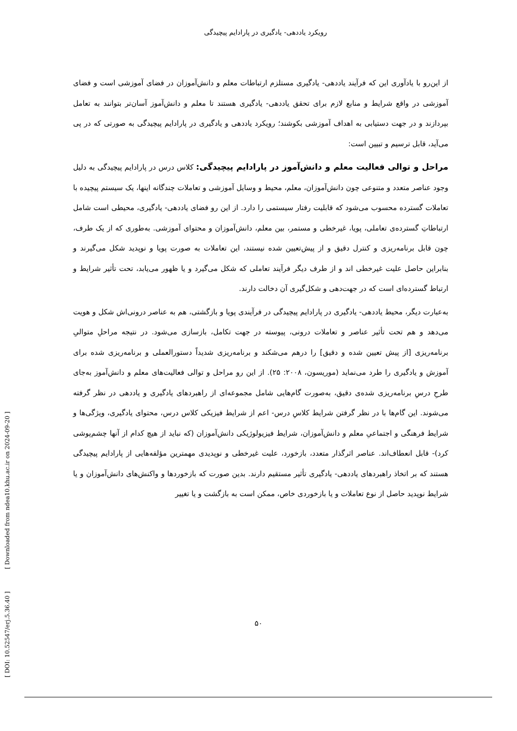رویکرد یاددهی- یادگیری در پارادایم پیچیدگی
از این‌رو با یادآوری این که فرآیند یاددهی- یادگیری مستلزم ارتباطات معلم و دانش‌آموزان در فضای آموزشی است و فضای آموزشی در واقع شرایط و منابع لازم برای تحقق یاددهی- یادگیری هستند تا معلم و دانش‌آموز آسان‌تر بتوانند به تعامل بپردازند و در جهت دستیابی به اهداف آموزشی بکوشند؛ رویکرد یاددهی و یادگیری در پارادایم پیچیدگی به صورتی که در پی می‌آید، قابل ترسیم و تبیین است:
مراحل و توالی فعالیت معلم و دانش‌آموز در پارادایم پیچیدگی: کلاس درس در پارادایم پیچیدگی به دلیل وجود عناصر متعدد و متنوعی چون دانش‌آموزان، معلم، محیط و وسایل آموزشی و تعاملات چندگانه اینها، یک سیستم پیچیده با تعاملات گسترده محسوب می‌شود که قابلیت رفتار سیستمی را دارد. از این رو فضای یاددهی- یادگیری، محیطی است شامل ارتباطاتِ گسترده‌ی تعاملی، پویا، غیرخطی و مستمر، بین معلم، دانش‌آموزان و محتوای آموزشی. به‌طوری که از یک طرف، چون قابل برنامه‌ریزی و کنترل دقیق و از پیش‌تعیین شده نیستند، این تعاملات به صورت پویا و نوپدید شکل می‌گیرند و بنابراین حاصل علیت غیرخطی اند و از طرف دیگر فرآیند تعاملی که شکل می‌گیرد و یا ظهور می‌یابد، تحت تأثیر شرایط و ارتباط گسترده‌ای است که در جهت‌دهی و شکل‌گیری آن دخالت دارند.
به‌عبارت دیگر، محیط یاددهی- یادگیری در پارادایم پیچیدگی در فرآیندی پویا و بازگشتی، هم به عناصر درونی‌اش شکل و هویت می‌دهد و هم تحت تأثیر عناصر و تعاملات درونی، پیوسته در جهت تکامل، بازسازی می‌شود. در نتیجه مراحلِ متوالیِ برنامه‌ریزی [از پیش تعیین شده و دقیق] را درهم می‌شکند و برنامه‌ریزی شدیداً دستورالعملی و برنامه‌ریزی شده برای آموزش و یادگیری را طرد می‌نماید (موریسون، ۲۰۰۸: ۲۵). از این رو مراحل و توالی فعالیت‌های معلم و دانش‌آموز به‌جای طرحِ درسِ برنامه‌ریزی شده‌ی دقیق، به‌صورت گام‌هایی شامل مجموعه‌ای از راهبردهای یادگیری و یاددهی در نظر گرفته می‌شوند. این گام‌ها با در نظر گرفتن شرایط کلاسِ درس- اعم از شرایط فیزیکی کلاس درس، محتوای یادگیری، ویژگی‌ها و شرایط فرهنگی و اجتماعیِ معلم و دانش‌آموزان، شرایط فیزیولوژیکی دانش‌آموزان (که نباید از هیچ کدام از آنها چشم‌پوشی کرد)- قابل انعطاف‌اند. عناصر اثرگذار متعدد، بازخورد، علیت غیرخطی و نوپدیدی مهمترین مؤلفه‌هایی از پارادایم پیچیدگی هستند که بر اتخاذ راهبردهای یاددهی- یادگیری تأثیر مستقیم دارند. بدین صورت که بازخوردها و واکنش‌های دانش‌آموزان و یا شرایط نوپدید حاصل از نوع تعاملات و یا بازخوردی خاص، ممکن است به بازگشت و یا تغییر
[ DOI: 10.52547/erj.5.36.40 ] [ Downloaded from ndea10.khu.ac.ir on 2024-09-20 ]
۵۰